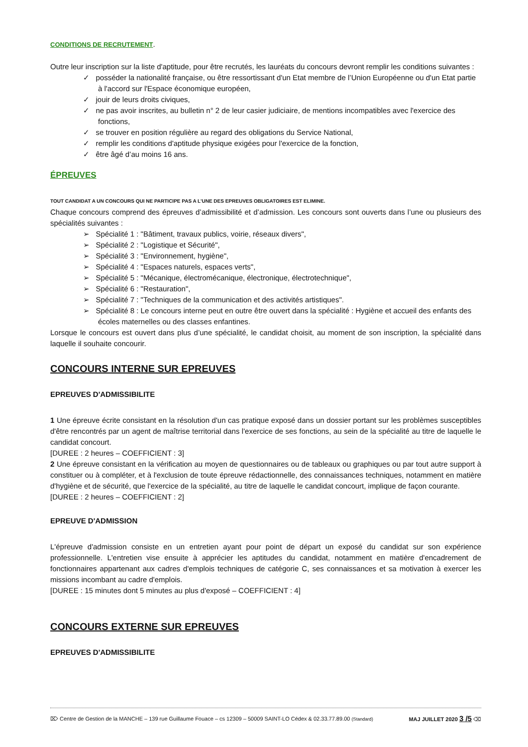CONDITIONS DE RECRUTEMENT.
Outre leur inscription sur la liste d'aptitude, pour être recrutés, les lauréats du concours devront remplir les conditions suivantes :
✓ posséder la nationalité française, ou être ressortissant d'un Etat membre de l’Union Européenne ou d'un Etat partie à l'accord sur l'Espace économique européen,
✓ jouir de leurs droits civiques,
✓ ne pas avoir inscrites, au bulletin n° 2 de leur casier judiciaire, de mentions incompatibles avec l'exercice des fonctions,
✓ se trouver en position régulière au regard des obligations du Service National,
✓ remplir les conditions d'aptitude physique exigées pour l'exercice de la fonction,
✓ être âgé d’au moins 16 ans.
ÉPREUVES
TOUT CANDIDAT A UN CONCOURS QUI NE PARTICIPE PAS A L’UNE DES EPREUVES OBLIGATOIRES EST ELIMINE.
Chaque concours comprend des épreuves d’admissibilité et d’admission. Les concours sont ouverts dans l’une ou plusieurs des spécialités suivantes :
➢ Spécialité 1 : "Bâtiment, travaux publics, voirie, réseaux divers",
➢ Spécialité 2 : "Logistique et Sécurité",
➢ Spécialité 3 : "Environnement, hygiène",
➢ Spécialité 4 : "Espaces naturels, espaces verts",
➢ Spécialité 5 : "Mécanique, électromécanique, électronique, électrotechnique",
➢ Spécialité 6 : "Restauration",
➢ Spécialité 7 : "Techniques de la communication et des activités artistiques".
➢ Spécialité 8 : Le concours interne peut en outre être ouvert dans la spécialité : Hygiène et accueil des enfants des écoles maternelles ou des classes enfantines.
Lorsque le concours est ouvert dans plus d’une spécialité, le candidat choisit, au moment de son inscription, la spécialité dans laquelle il souhaite concourir.
CONCOURS INTERNE SUR EPREUVES
EPREUVES D'ADMISSIBILITE
1 Une épreuve écrite consistant en la résolution d'un cas pratique exposé dans un dossier portant sur les problèmes susceptibles d'être rencontrés par un agent de maîtrise territorial dans l'exercice de ses fonctions, au sein de la spécialité au titre de laquelle le candidat concourt.
[DUREE : 2 heures – COEFFICIENT : 3]
2 Une épreuve consistant en la vérification au moyen de questionnaires ou de tableaux ou graphiques ou par tout autre support à constituer ou à compléter, et à l'exclusion de toute épreuve rédactionnelle, des connaissances techniques, notamment en matière d'hygiène et de sécurité, que l'exercice de la spécialité, au titre de laquelle le candidat concourt, implique de façon courante.
[DUREE : 2 heures – COEFFICIENT : 2]
EPREUVE D'ADMISSION
L'épreuve d'admission consiste en un entretien ayant pour point de départ un exposé du candidat sur son expérience professionnelle. L'entretien vise ensuite à apprécier les aptitudes du candidat, notamment en matière d'encadrement de fonctionnaires appartenant aux cadres d'emplois techniques de catégorie C, ses connaissances et sa motivation à exercer les missions incombant au cadre d'emplois.
[DUREE : 15 minutes dont 5 minutes au plus d'exposé – COEFFICIENT : 4]
CONCOURS EXTERNE SUR EPREUVES
EPREUVES D'ADMISSIBILITE
⌦ Centre de Gestion de la MANCHE – 139 rue Guillaume Fouace – cs 12309 – 50009 SAINT-LO Cédex & 02.33.77.89.00 (Standard) MAJ JUILLET 2020 3 /5 ⌫